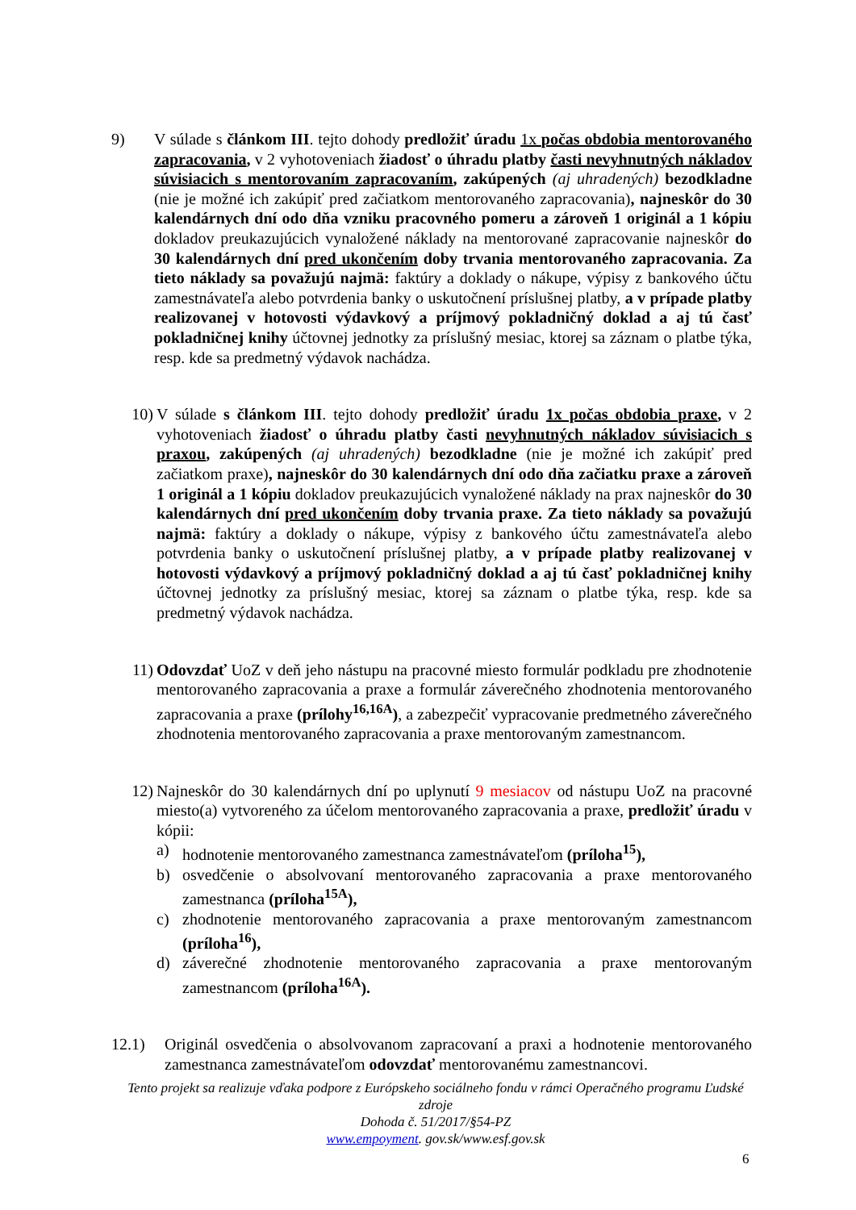9) V súlade s článkom III. tejto dohody predložiť úradu 1x počas obdobia mentorovaného zapracovania, v 2 vyhotoveniach žiadosť o úhradu platby časti nevyhnutných nákladov súvisiacich s mentorovaním zapracovaním, zakúpených (aj uhradených) bezodkladne (nie je možné ich zakúpiť pred začiatkom mentorovaného zapracovania), najneskôr do 30 kalendárnych dní odo dňa vzniku pracovného pomeru a zároveň 1 originál a 1 kópiu dokladov preukazujúcich vynaložené náklady na mentorované zapracovanie najneskôr do 30 kalendárnych dní pred ukončením doby trvania mentorovaného zapracovania. Za tieto náklady sa považujú najmä: faktúry a doklady o nákupe, výpisy z bankového účtu zamestnávateľa alebo potvrdenia banky o uskutočnení príslušnej platby, a v prípade platby realizovanej v hotovosti výdavkový a príjmový pokladničný doklad a aj tú časť pokladničnej knihy účtovnej jednotky za príslušný mesiac, ktorej sa záznam o platbe týka, resp. kde sa predmetný výdavok nachádza.
10) V súlade s článkom III. tejto dohody predložiť úradu 1x počas obdobia praxe, v 2 vyhotoveniach žiadosť o úhradu platby časti nevyhnutných nákladov súvisiacich s praxou, zakúpených (aj uhradených) bezodkladne (nie je možné ich zakúpiť pred začiatkom praxe), najneskôr do 30 kalendárnych dní odo dňa začiatku praxe a zároveň 1 originál a 1 kópiu dokladov preukazujúcich vynaložené náklady na prax najneskôr do 30 kalendárnych dní pred ukončením doby trvania praxe. Za tieto náklady sa považujú najmä: faktúry a doklady o nákupe, výpisy z bankového účtu zamestnávateľa alebo potvrdenia banky o uskutočnení príslušnej platby, a v prípade platby realizovanej v hotovosti výdavkový a príjmový pokladničný doklad a aj tú časť pokladničnej knihy účtovnej jednotky za príslušný mesiac, ktorej sa záznam o platbe týka, resp. kde sa predmetný výdavok nachádza.
11) Odovzdať UoZ v deň jeho nástupu na pracovné miesto formulár podkladu pre zhodnotenie mentorovaného zapracovania a praxe a formulár záverečného zhodnotenia mentorovaného zapracovania a praxe (prílohy<sup>16,16A</sup>), a zabezpečiť vypracovanie predmetného záverečného zhodnotenia mentorovaného zapracovania a praxe mentorovaným zamestnancom.
12) Najneskôr do 30 kalendárnych dní po uplynutí 9 mesiacov od nástupu UoZ na pracovné miesto(a) vytvoreného za účelom mentorovaného zapracovania a praxe, predložiť úradu v kópii:
a) hodnotenie mentorovaného zamestnanca zamestnávateľom (príloha<sup>15</sup>),
b) osvedčenie o absolvovaní mentorovaného zapracovania a praxe mentorovaného zamestnanca (príloha<sup>15A</sup>),
c) zhodnotenie mentorovaného zapracovania a praxe mentorovaným zamestnancom (príloha<sup>16</sup>),
d) záverečné zhodnotenie mentorovaného zapracovania a praxe mentorovaným zamestnancom (príloha<sup>16A</sup>).
12.1) Originál osvedčenia o absolvovanom zapracovaní a praxi a hodnotenie mentorovaného zamestnanca zamestnávateľom odovzdať mentorovanému zamestnancovi.
Tento projekt sa realizuje vďaka podpore z Európskeho sociálneho fondu v rámci Operačného programu Ľudské zdroje
Dohoda č. 51/2017/§54-PZ
www.empoyment. gov.sk/www.esf.gov.sk
6